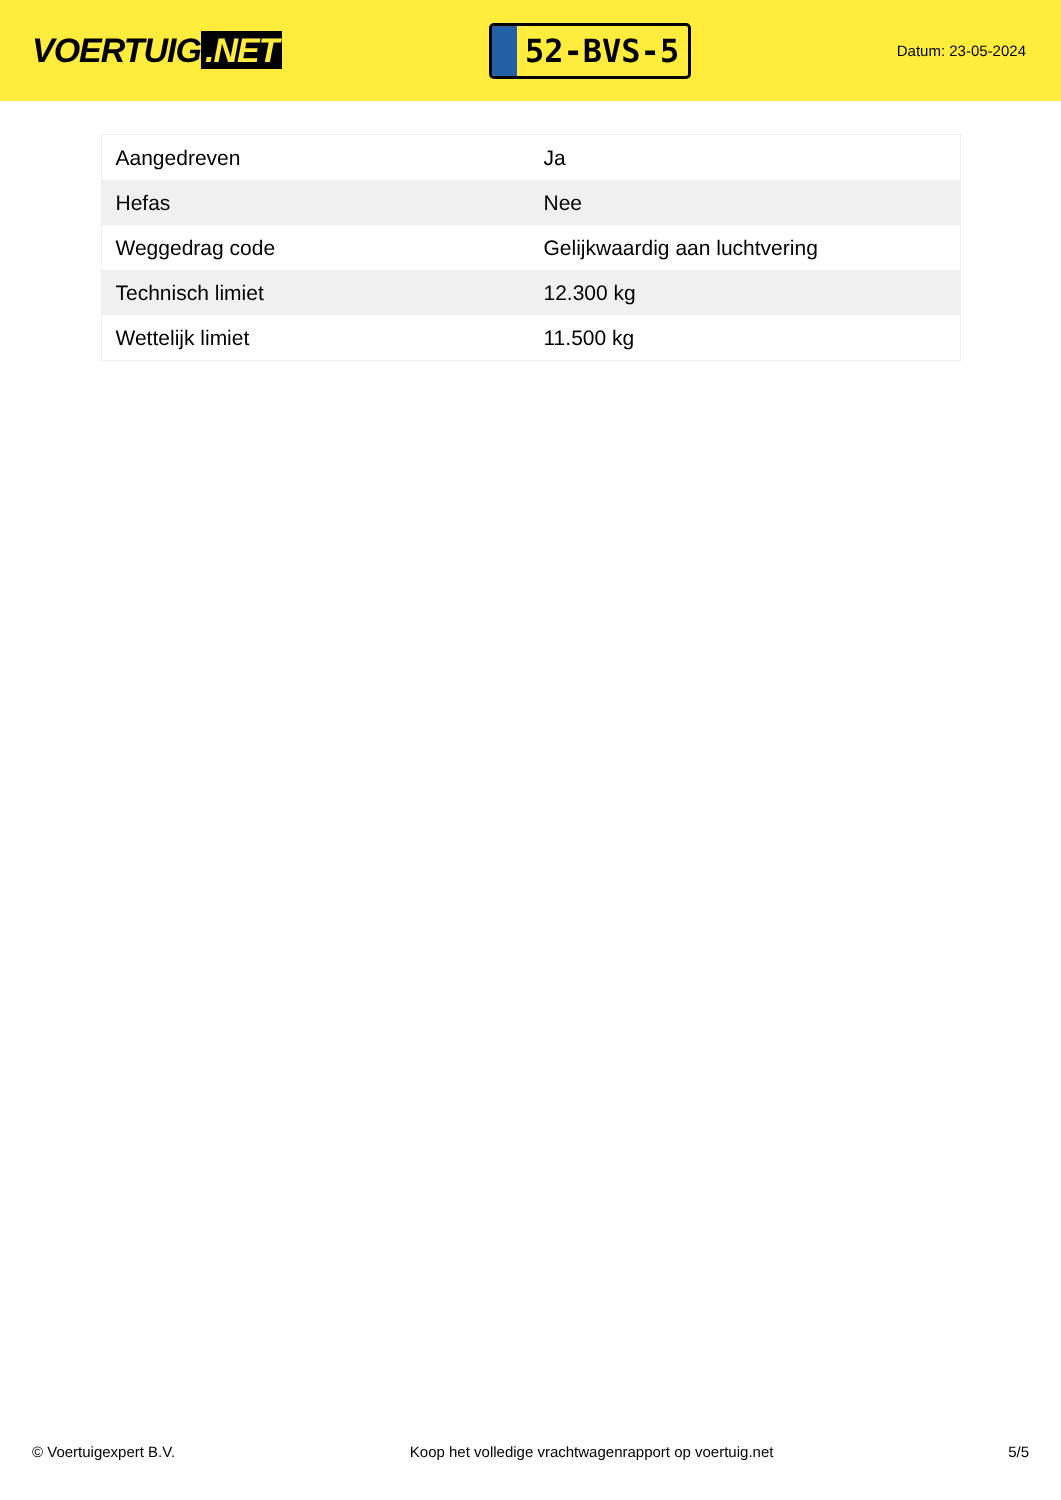VOERTUIG.NET
52-BVS-5
Datum: 23-05-2024
| Aangedreven | Ja |
| Hefas | Nee |
| Weggedrag code | Gelijkwaardig aan luchtvering |
| Technisch limiet | 12.300 kg |
| Wettelijk limiet | 11.500 kg |
© Voertuigexpert B.V. Koop het volledige vrachtwagenrapport op voertuig.net 5/5